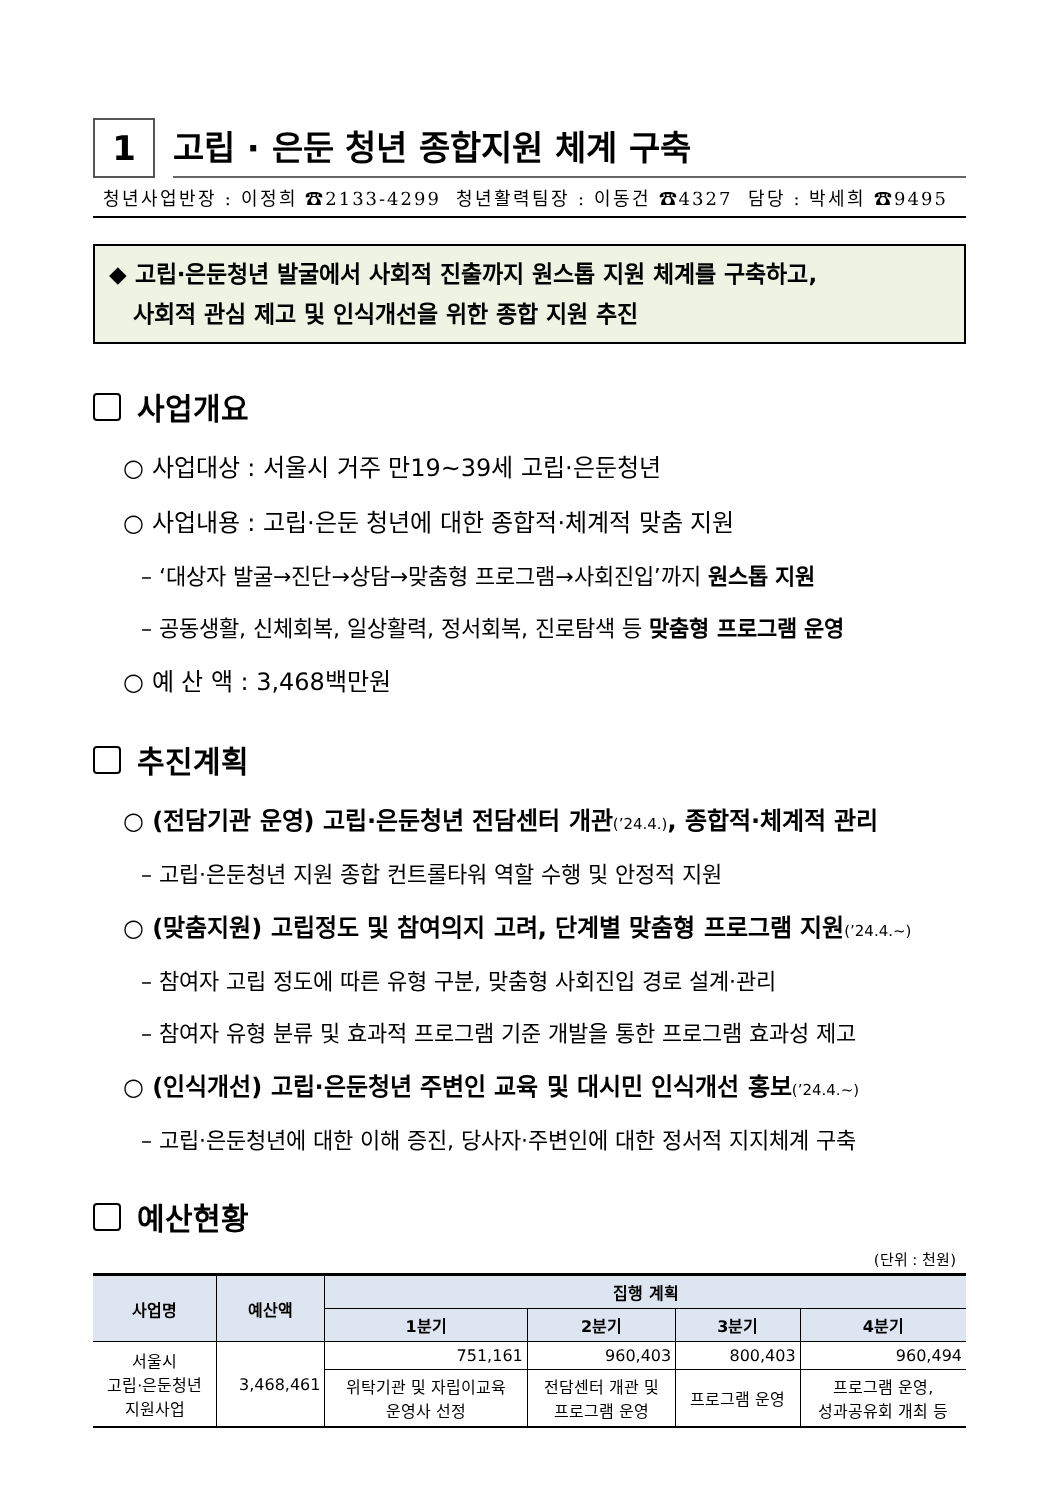1
고립 · 은둔 청년 종합지원 체계 구축
청년사업반장 : 이정희 ☎2133-4299 청년활력팀장 : 이동건 ☎4327 담당 : 박세희 ☎9495
◆ 고립·은둔청년 발굴에서 사회적 진출까지 원스톱 지원 체계를 구축하고,
사회적 관심 제고 및 인식개선을 위한 종합 지원 추진
사업개요
○ 사업대상 : 서울시 거주 만19~39세 고립·은둔청년
○ 사업내용 : 고립·은둔 청년에 대한 종합적·체계적 맞춤 지원
– ‘대상자 발굴→진단→상담→맞춤형 프로그램→사회진입’까지 원스톱 지원
– 공동생활, 신체회복, 일상활력, 정서회복, 진로탐색 등 맞춤형 프로그램 운영
○ 예 산 액 : 3,468백만원
추진계획
○ (전담기관 운영) 고립·은둔청년 전담센터 개관(’24.4.), 종합적·체계적 관리
– 고립·은둔청년 지원 종합 컨트롤타워 역할 수행 및 안정적 지원
○ (맞춤지원) 고립정도 및 참여의지 고려, 단계별 맞춤형 프로그램 지원(’24.4.~)
– 참여자 고립 정도에 따른 유형 구분, 맞춤형 사회진입 경로 설계·관리
– 참여자 유형 분류 및 효과적 프로그램 기준 개발을 통한 프로그램 효과성 제고
○ (인식개선) 고립·은둔청년 주변인 교육 및 대시민 인식개선 홍보(’24.4.~)
– 고립·은둔청년에 대한 이해 증진, 당사자·주변인에 대한 정서적 지지체계 구축
예산현황
(단위 : 천원)
| 사업명 | 예산액 | 집행 계획 | | | |
| --- | --- | --- | --- | --- | --- |
| | | 1분기 | 2분기 | 3분기 | 4분기 |
| 서울시 고립·은둔청년 지원사업 | 3,468,461 | 751,161 | 960,403 | 800,403 | 960,494 |
| | | 위탁기관 및 자립이교육 운영사 선정 | 전담센터 개관 및 프로그램 운영 | 프로그램 운영 | 프로그램 운영, 성과공유회 개최 등 |